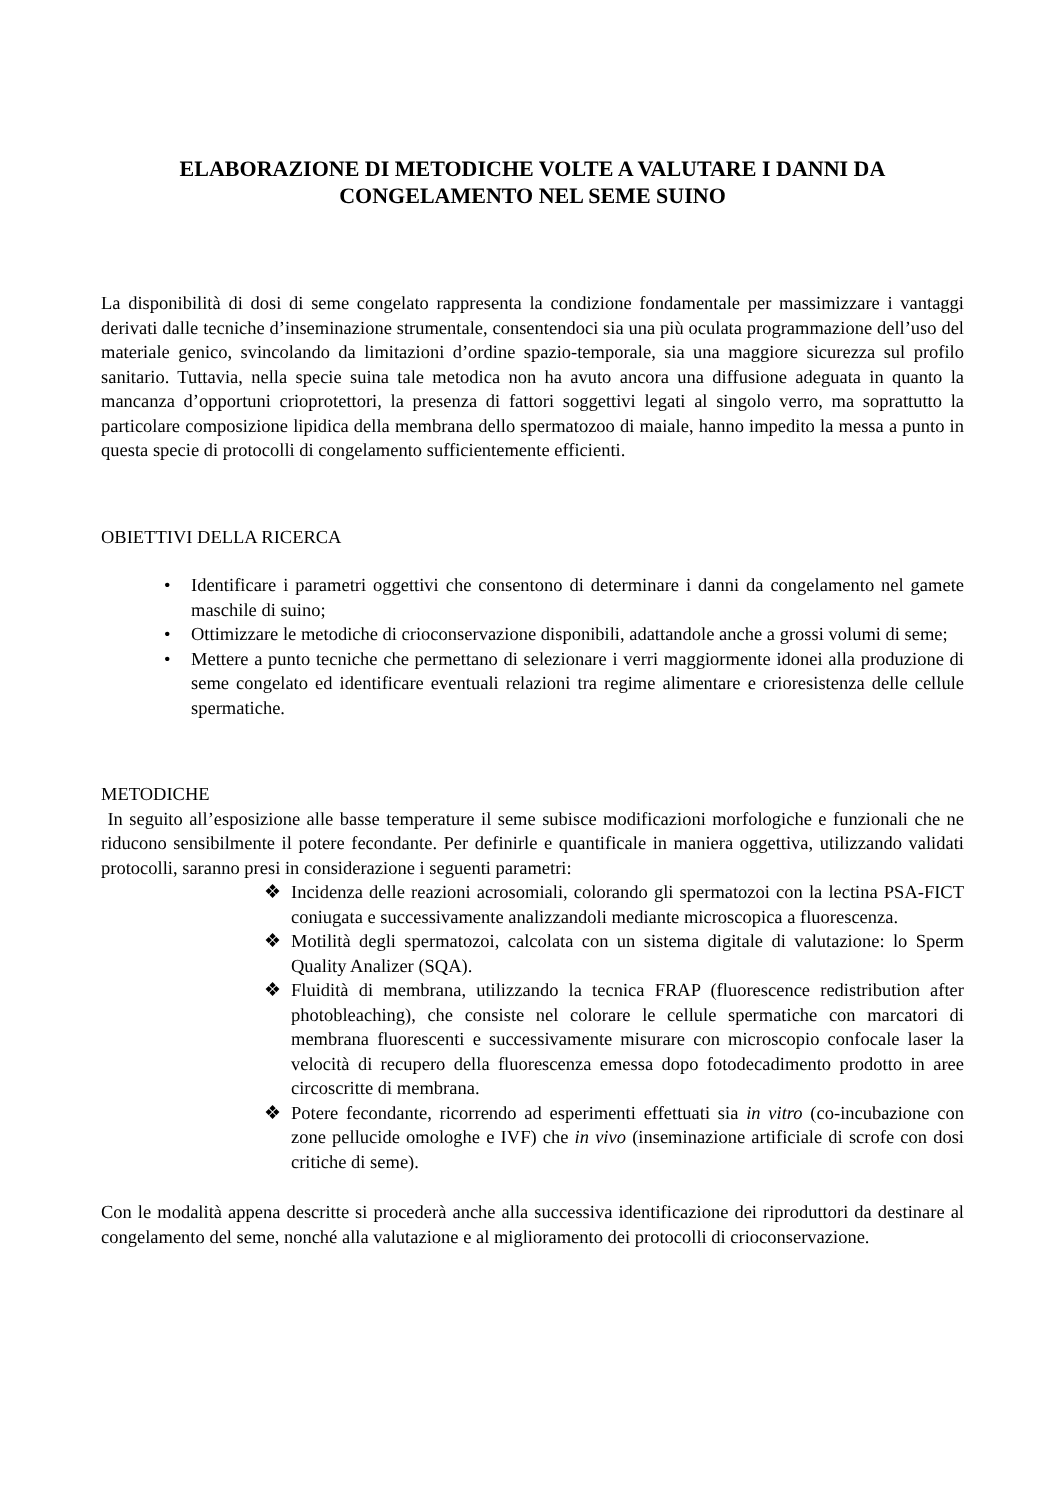ELABORAZIONE DI METODICHE VOLTE A VALUTARE I DANNI DA
CONGELAMENTO NEL SEME SUINO
La disponibilità di dosi di seme congelato rappresenta la condizione fondamentale per massimizzare i vantaggi derivati dalle tecniche d’inseminazione strumentale, consentendoci sia una più oculata programmazione dell’uso del materiale genico, svincolando da limitazioni d’ordine spazio-temporale, sia una maggiore sicurezza sul profilo sanitario. Tuttavia, nella specie suina tale metodica non ha avuto ancora una diffusione adeguata in quanto la mancanza d’opportuni crioprotettori, la presenza di fattori soggettivi legati al singolo verro, ma soprattutto la particolare composizione lipidica della membrana dello spermatozoo di maiale, hanno impedito la messa a punto in questa specie di protocolli di congelamento sufficientemente efficienti.
OBIETTIVI DELLA RICERCA
• Identificare i parametri oggettivi che consentono di determinare i danni da congelamento nel gamete maschile di suino;
• Ottimizzare le metodiche di crioconservazione disponibili, adattandole anche a grossi volumi di seme;
• Mettere a punto tecniche che permettano di selezionare i verri maggiormente idonei alla produzione di seme congelato ed identificare eventuali relazioni tra regime alimentare e crioresistenza delle cellule spermatiche.
METODICHE
In seguito all’esposizione alle basse temperature il seme subisce modificazioni morfologiche e funzionali che ne riducono sensibilmente il potere fecondante. Per definirle e quantificale in maniera oggettiva, utilizzando validati protocolli, saranno presi in considerazione i seguenti parametri:
❖ Incidenza delle reazioni acrosomiali, colorando gli spermatozoi con la lectina PSA-FICT coniugata e successivamente analizzandoli mediante microscopica a fluorescenza.
❖ Motilità degli spermatozoi, calcolata con un sistema digitale di valutazione: lo Sperm Quality Analizer (SQA).
❖ Fluidità di membrana, utilizzando la tecnica FRAP (fluorescence redistribution after photobleaching), che consiste nel colorare le cellule spermatiche con marcatori di membrana fluorescenti e successivamente misurare con microscopio confocale laser la velocità di recupero della fluorescenza emessa dopo fotodecadimento prodotto in aree circoscritte di membrana.
❖ Potere fecondante, ricorrendo ad esperimenti effettuati sia in vitro (co-incubazione con zone pellucide omologhe e IVF) che in vivo (inseminazione artificiale di scrofe con dosi critiche di seme).
Con le modalità appena descritte si procederà anche alla successiva identificazione dei riproduttori da destinare al congelamento del seme, nonché alla valutazione e al miglioramento dei protocolli di crioconservazione.